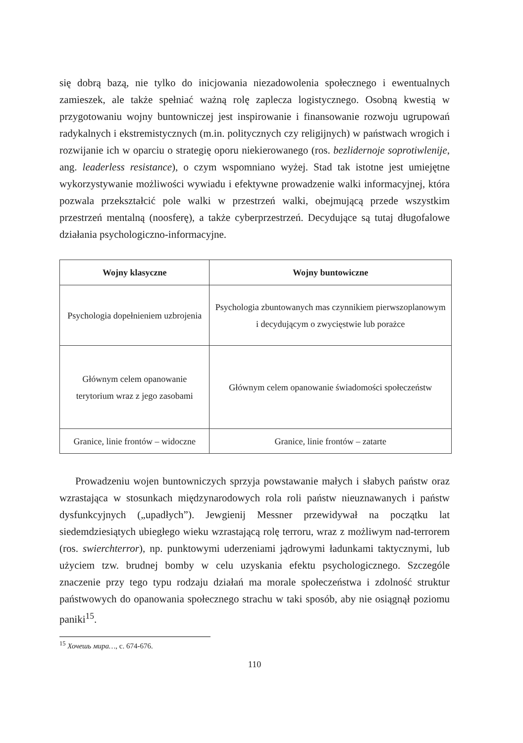się dobrą bazą, nie tylko do inicjowania niezadowolenia społecznego i ewentualnych zamieszek, ale także spełniać ważną rolę zaplecza logistycznego. Osobną kwestią w przygotowaniu wojny buntowniczej jest inspirowanie i finansowanie rozwoju ugrupowań radykalnych i ekstremistycznych (m.in. politycznych czy religijnych) w państwach wrogich i rozwijanie ich w oparciu o strategię oporu niekierowanego (ros. bezlidernoje soprotiwlenije, ang. leaderless resistance), o czym wspomniano wyżej. Stad tak istotne jest umiejętne wykorzystywanie możliwości wywiadu i efektywne prowadzenie walki informacyjnej, która pozwala przekształcić pole walki w przestrzeń walki, obejmującą przede wszystkim przestrzeń mentalną (noosferę), a także cyberprzestrzeń. Decydujące są tutaj długofalowe działania psychologiczno-informacyjne.
| Wojny klasyczne | Wojny buntowiczne |
| --- | --- |
| Psychologia dopełnieniem uzbrojenia | Psychologia zbuntowanych mas czynnikiem pierwszoplanowym i decydującym o zwycięstwie lub porażce |
| Głównym celem opanowanie terytorium wraz z jego zasobami | Głównym celem opanowanie świadomości społeczeństw |
| Granice, linie frontów – widoczne | Granice, linie frontów – zatarte |
Prowadzeniu wojen buntowniczych sprzyja powstawanie małych i słabych państw oraz wzrastająca w stosunkach międzynarodowych rola roli państw nieuznawanych i państw dysfunkcyjnych („upadłych”). Jewgienij Messner przewidywał na początku lat siedemdziesiątych ubiegłego wieku wzrastającą rolę terroru, wraz z możliwym nad-terrorem (ros. swierchterror), np. punktowymi uderzeniami jądrowymi ładunkami taktycznymi, lub użyciem tzw. brudnej bomby w celu uzyskania efektu psychologicznego. Szczególe znaczenie przy tego typu rodzaju działań ma morale społeczeństwa i zdolność struktur państwowych do opanowania społecznego strachu w taki sposób, aby nie osiągnął poziomu paniki<sup>15</sup>.
<sup>15</sup> Хочешь мира…, с. 674-676.
110